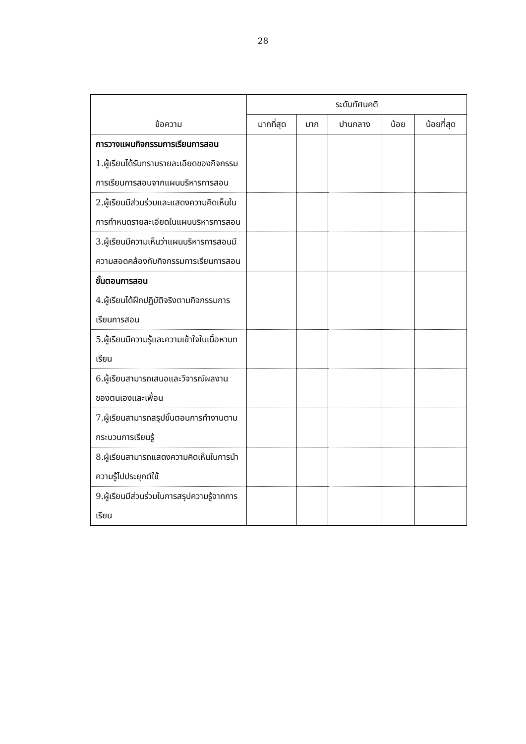28
| ข้อความ | ระดับทัศนคติ | | | | |
| --- | --- | --- | --- | --- | --- |
| | มากที่สุด | มาก | ปานกลาง | น้อย | น้อยที่สุด |
| การวางแผนกิจกรรมการเรียนการสอน 1.ผู้เรียนได้รับทราบรายละเอียดของกิจกรรมการเรียนการสอนจากแผนบริหารการสอน | | | | | |
| 2.ผู้เรียนมีส่วนร่วมและแสดงความคิดเห็นในการกำหนดรายละเอียดในแผนบริหารการสอน | | | | | |
| 3.ผู้เรียนมีความเห็นว่าแผนบริหารการสอนมีความสอดคล้องกับกิจกรรมการเรียนการสอน | | | | | |
| ขั้นตอนการสอน 4.ผู้เรียนได้ฝึกปฏิบัติจริงตามกิจกรรมการเรียนการสอน | | | | | |
| 5.ผู้เรียนมีความรู้และความเข้าใจในเนื้อหาบทเรียน | | | | | |
| 6.ผู้เรียนสามารถเสนอและวิจารณ์ผลงานของตนเองและเพื่อน | | | | | |
| 7.ผู้เรียนสามารถสรุปขั้นตอนการทำงานตามกระบวนการเรียนรู้ | | | | | |
| 8.ผู้เรียนสามารถแสดงความคิดเห็นในการนำความรู้ไปประยุกต์ใช้ | | | | | |
| 9.ผู้เรียนมีส่วนร่วมในการสรุปความรู้จากการเรียน | | | | | |